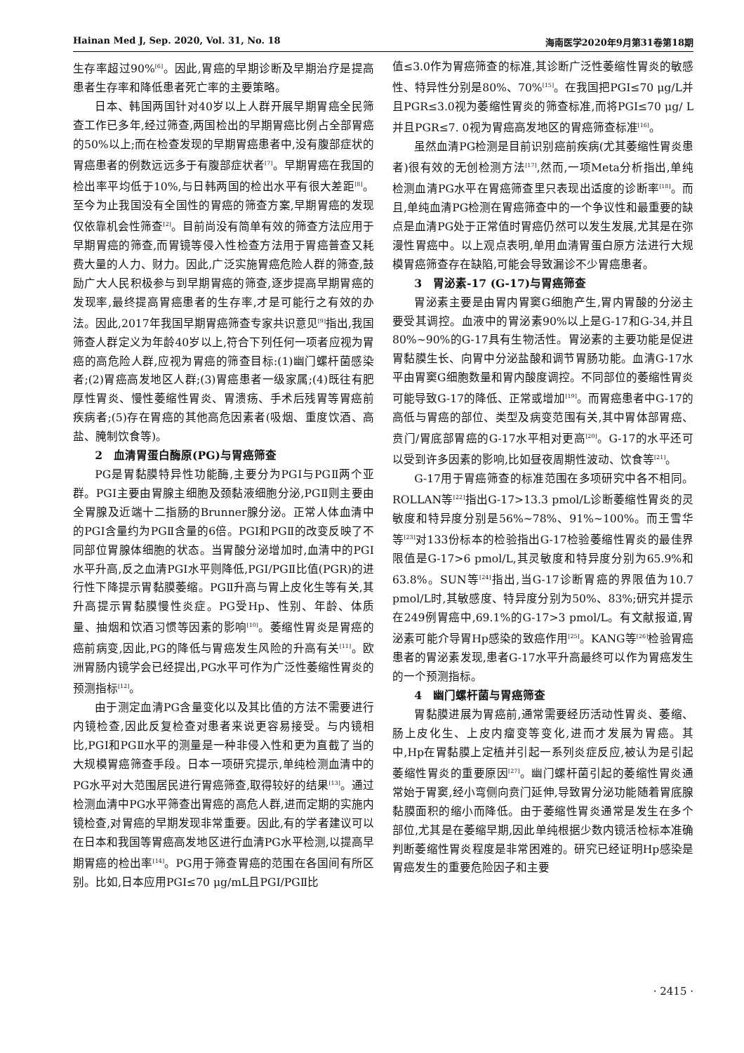Hainan Med J, Sep. 2020, Vol. 31, No. 18 海南医学2020年9月第31卷第18期
生存率超过90%<sup>[6]</sup>。因此,胃癌的早期诊断及早期治疗是提高患者生存率和降低患者死亡率的主要策略。
日本、韩国两国针对40岁以上人群开展早期胃癌全民筛查工作已多年,经过筛查,两国检出的早期胃癌比例占全部胃癌的50%以上;而在检查发现的早期胃癌患者中,没有腹部症状的胃癌患者的例数远远多于有腹部症状者<sup>[7]</sup>。早期胃癌在我国的检出率平均低于10%,与日韩两国的检出水平有很大差距<sup>[8]</sup>。至今为止我国没有全国性的胃癌的筛查方案,早期胃癌的发现仅依靠机会性筛查<sup>[2]</sup>。目前尚没有简单有效的筛查方法应用于早期胃癌的筛查,而胃镜等侵入性检查方法用于胃癌普查又耗费大量的人力、财力。因此,广泛实施胃癌危险人群的筛查,鼓励广大人民积极参与到早期胃癌的筛查,逐步提高早期胃癌的发现率,最终提高胃癌患者的生存率,才是可能行之有效的办法。因此,2017年我国早期胃癌筛查专家共识意见<sup>[9]</sup>指出,我国筛查人群定义为年龄40岁以上,符合下列任何一项者应视为胃癌的高危险人群,应视为胃癌的筛查目标:(1)幽门螺杆菌感染者;(2)胃癌高发地区人群;(3)胃癌患者一级家属;(4)既往有肥厚性胃炎、慢性萎缩性胃炎、胃溃疡、手术后残胃等胃癌前疾病者;(5)存在胃癌的其他高危因素者(吸烟、重度饮酒、高盐、腌制饮食等)。
2　血清胃蛋白酶原(PG)与胃癌筛查
PG是胃黏膜特异性功能酶,主要分为PGⅠ与PGⅡ两个亚群。PGⅠ主要由胃腺主细胞及颈黏液细胞分泌,PGⅡ则主要由全胃腺及近端十二指肠的Brunner腺分泌。正常人体血清中的PGⅠ含量约为PGⅡ含量的6倍。PGⅠ和PGⅡ的改变反映了不同部位胃腺体细胞的状态。当胃酸分泌增加时,血清中的PGⅠ水平升高,反之血清PGⅠ水平则降低,PGⅠ/PGⅡ比值(PGR)的进行性下降提示胃黏膜萎缩。PGⅡ升高与胃上皮化生等有关,其升高提示胃黏膜慢性炎症。PG受Hp、性别、年龄、体质量、抽烟和饮酒习惯等因素的影响<sup>[10]</sup>。萎缩性胃炎是胃癌的癌前病变,因此,PG的降低与胃癌发生风险的升高有关<sup>[11]</sup>。欧洲胃肠内镜学会已经提出,PG水平可作为广泛性萎缩性胃炎的预测指标<sup>[12]</sup>。
由于测定血清PG含量变化以及其比值的方法不需要进行内镜检查,因此反复检查对患者来说更容易接受。与内镜相比,PGⅠ和PGⅡ水平的测量是一种非侵入性和更为直截了当的大规模胃癌筛查手段。日本一项研究提示,单纯检测血清中的PG水平对大范围居民进行胃癌筛查,取得较好的结果<sup>[13]</sup>。通过检测血清中PG水平筛查出胃癌的高危人群,进而定期的实施内镜检查,对胃癌的早期发现非常重要。因此,有的学者建议可以在日本和我国等胃癌高发地区进行血清PG水平检测,以提高早期胃癌的检出率<sup>[14]</sup>。PG用于筛查胃癌的范围在各国间有所区别。比如,日本应用PGⅠ≤70 μg/mL且PGⅠ/PGⅡ比
值≤3.0作为胃癌筛查的标准,其诊断广泛性萎缩性胃炎的敏感性、特异性分别是80%、70%<sup>[15]</sup>。在我国把PGI≤70 μg/L并且PGR≤3.0视为萎缩性胃炎的筛查标准,而将PGI≤70 μg/ L并且PGR≤7. 0视为胃癌高发地区的胃癌筛查标准<sup>[16]</sup>。
虽然血清PG检测是目前识别癌前疾病(尤其萎缩性胃炎患者)很有效的无创检测方法<sup>[17]</sup>,然而,一项Meta分析指出,单纯检测血清PG水平在胃癌筛查里只表现出适度的诊断率<sup>[18]</sup>。而且,单纯血清PG检测在胃癌筛查中的一个争议性和最重要的缺点是血清PG处于正常值时胃癌仍然可以发生发展,尤其是在弥漫性胃癌中。以上观点表明,单用血清胃蛋白原方法进行大规模胃癌筛查存在缺陷,可能会导致漏诊不少胃癌患者。
3　胃泌素-17 (G-17)与胃癌筛查
胃泌素主要是由胃内胃窦G细胞产生,胃内胃酸的分泌主要受其调控。血液中的胃泌素90%以上是G-17和G-34,并且80%~90%的G-17具有生物活性。胃泌素的主要功能是促进胃黏膜生长、向胃中分泌盐酸和调节胃肠功能。血清G-17水平由胃窦G细胞数量和胃内酸度调控。不同部位的萎缩性胃炎可能导致G-17的降低、正常或增加<sup>[19]</sup>。而胃癌患者中G-17的高低与胃癌的部位、类型及病变范围有关,其中胃体部胃癌、贲门/胃底部胃癌的G-17水平相对更高<sup>[20]</sup>。G-17的水平还可以受到许多因素的影响,比如昼夜周期性波动、饮食等<sup>[21]</sup>。
G-17用于胃癌筛查的标准范围在多项研究中各不相同。ROLLAN等<sup>[22]</sup>指出G-17>13.3 pmol/L诊断萎缩性胃炎的灵敏度和特异度分别是56%~78%、91%~100%。而王雪华等<sup>[23]</sup>对133份标本的检验指出G-17检验萎缩性胃炎的最佳界限值是G-17>6 pmol/L,其灵敏度和特异度分别为65.9%和63.8%。SUN等<sup>[24]</sup>指出,当G-17诊断胃癌的界限值为10.7 pmol/L时,其敏感度、特异度分别为50%、83%;研究并提示在249例胃癌中,69.1%的G-17>3 pmol/L。有文献报道,胃泌素可能介导胃Hp感染的致癌作用<sup>[25]</sup>。KANG等<sup>[26]</sup>检验胃癌患者的胃泌素发现,患者G-17水平升高最终可以作为胃癌发生的一个预测指标。
4　幽门螺杆菌与胃癌筛查
胃黏膜进展为胃癌前,通常需要经历活动性胃炎、萎缩、肠上皮化生、上皮内瘤变等变化,进而才发展为胃癌。其中,Hp在胃黏膜上定植并引起一系列炎症反应,被认为是引起萎缩性胃炎的重要原因<sup>[27]</sup>。幽门螺杆菌引起的萎缩性胃炎通常始于胃窦,经小弯侧向贲门延伸,导致胃分泌功能随着胃底腺黏膜面积的缩小而降低。由于萎缩性胃炎通常是发生在多个部位,尤其是在萎缩早期,因此单纯根据少数内镜活检标本准确判断萎缩性胃炎程度是非常困难的。研究已经证明Hp感染是胃癌发生的重要危险因子和主要
· 2415 ·